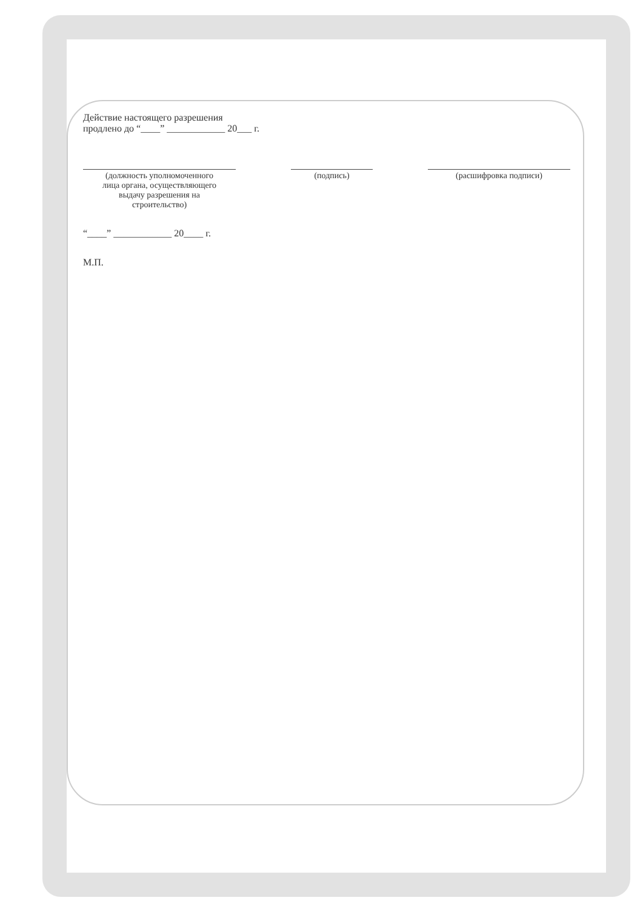Действие настоящего разрешения
продлено до “____” ____________ 20___ г.
(должность уполномоченного
лица органа, осуществляющего
выдачу разрешения на
строительство)
(подпись) (расшифровка подписи)
“____” ____________ 20____ г.
М.П.